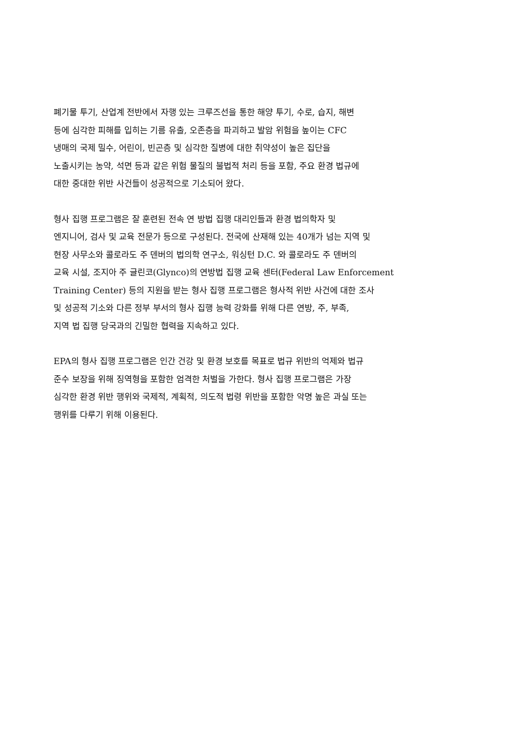폐기물 투기, 산업계 전반에서 자행 있는 크루즈선을 통한 해양 투기, 수로, 습지, 해변 등에 심각한 피해를 입히는 기름 유출, 오존층을 파괴하고 발암 위험을 높이는 CFC 냉매의 국제 밀수, 어린이, 빈곤층 및 심각한 질병에 대한 취약성이 높은 집단을 노출시키는 농약, 석면 등과 같은 위험 물질의 불법적 처리 등을 포함, 주요 환경 법규에 대한 중대한 위반 사건들이 성공적으로 기소되어 왔다.
형사 집행 프로그램은 잘 훈련된 전속 연 방법 집행 대리인들과 환경 법의학자 및 엔지니어, 검사 및 교육 전문가 등으로 구성된다. 전국에 산재해 있는 40개가 넘는 지역 및 현장 사무소와 콜로라도 주 덴버의 법의학 연구소, 워싱턴 D.C. 와 콜로라도 주 덴버의 교육 시설, 조지아 주 글린코(Glynco)의 연방법 집행 교육 센터(Federal Law Enforcement Training Center) 등의 지원을 받는 형사 집행 프로그램은 형사적 위반 사건에 대한 조사 및 성공적 기소와 다른 정부 부서의 형사 집행 능력 강화를 위해 다른 연방, 주, 부족, 지역 법 집행 당국과의 긴밀한 협력을 지속하고 있다.
EPA의 형사 집행 프로그램은 인간 건강 및 환경 보호를 목표로 법규 위반의 억제와 법규 준수 보장을 위해 징역형을 포함한 엄격한 처벌을 가한다. 형사 집행 프로그램은 가장 심각한 환경 위반 행위와 국제적, 계획적, 의도적 법령 위반을 포함한 악명 높은 과실 또는 행위를 다루기 위해 이용된다.